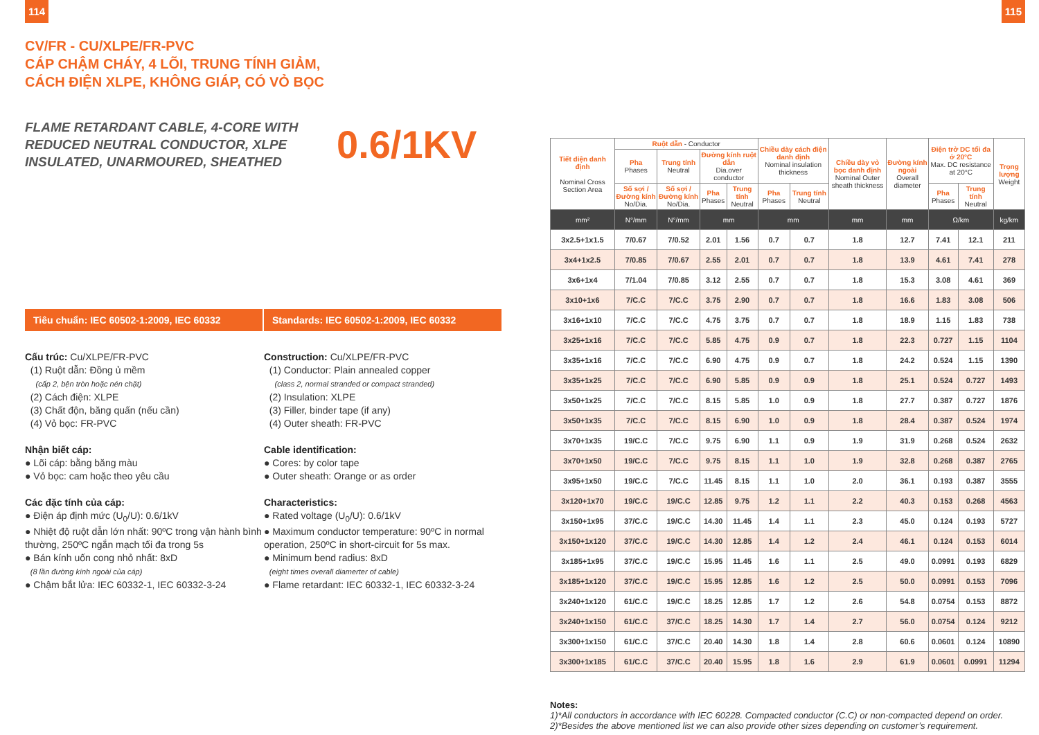114
CV/FR - CU/XLPE/FR-PVC
CÁP CHẬM CHÁY, 4 LÕI, TRUNG TÍNH GIẢM,
CÁCH ĐIỆN XLPE, KHÔNG GIÁP, CÓ VỎ BỌC
FLAME RETARDANT CABLE, 4-CORE WITH REDUCED NEUTRAL CONDUCTOR, XLPE INSULATED, UNARMOURED, SHEATHED 0.6/1KV
Tiêu chuẩn: IEC 60502-1:2009, IEC 60332
Standards: IEC 60502-1:2009, IEC 60332
Cấu trúc: Cu/XLPE/FR-PVC
(1) Ruột dẫn: Đồng ủ mềm
(cấp 2, bện tròn hoặc nén chặt)
(2) Cách điện: XLPE
(3) Chất độn, băng quấn (nếu cần)
(4) Vỏ bọc: FR-PVC
Nhận biết cáp:
● Lõi cáp: bằng băng màu
● Vỏ bọc: cam hoặc theo yêu cầu
Các đặc tính của cáp:
● Điện áp định mức (U<sub>0</sub>/U): 0.6/1kV
● Nhiệt độ ruột dẫn lớn nhất: 90ºC trong vận hành bình thường, 250ºC ngắn mạch tối đa trong 5s
● Bán kính uốn cong nhỏ nhất: 8xD
(8 lần đường kính ngoài của cáp)
● Chậm bắt lửa: IEC 60332-1, IEC 60332-3-24
Construction: Cu/XLPE/FR-PVC
(1) Conductor: Plain annealed copper
(class 2, normal stranded or compact stranded)
(2) Insulation: XLPE
(3) Filler, binder tape (if any)
(4) Outer sheath: FR-PVC
Cable identification:
● Cores: by color tape
● Outer sheath: Orange or as order
Characteristics:
● Rated voltage (U<sub>0</sub>/U): 0.6/1kV
● Maximum conductor temperature: 90ºC in normal operation, 250ºC in short-circuit for 5s max.
● Minimum bend radius: 8xD
(eight times overall diamerter of cable)
● Flame retardant: IEC 60332-1, IEC 60332-3-24
115
| Tiết diện danh định Nominal Cross Section Area | Ruột dẫn - Conductor | | | | Chiều dày cách điện danh định Nominal insulation thickness | | Chiều dày vỏ bọc danh định Nominal Outer sheath thickness | Đường kính ngoài Overall diameter | Điện trở DC tối đa ở 20°C Max. DC resistance at 20°C | | Trọng lượng Weight |
| --- | --- | --- | --- | --- | --- | --- | --- | --- | --- | --- | --- |
| | Pha Phases | Trung tính Neutral | Đường kính ruột dẫn Dia.over conductor | | | | | | | | |
| | Số sợi / Đường kính No/Dia. | Số sợi / Đường kính No/Dia. | Pha Phases | Trung tính Neutral | Pha Phases | Trung tính Neutral | | | Pha Phases | Trung tính Neutral | |
| mm² | N°/mm | N°/mm | mm | | mm | | mm | mm | Ω/km | | kg/km |
| 3x2.5+1x1.5 | 7/0.67 | 7/0.52 | 2.01 | 1.56 | 0.7 | 0.7 | 1.8 | 12.7 | 7.41 | 12.1 | 211 |
| 3x4+1x2.5 | 7/0.85 | 7/0.67 | 2.55 | 2.01 | 0.7 | 0.7 | 1.8 | 13.9 | 4.61 | 7.41 | 278 |
| 3x6+1x4 | 7/1.04 | 7/0.85 | 3.12 | 2.55 | 0.7 | 0.7 | 1.8 | 15.3 | 3.08 | 4.61 | 369 |
| 3x10+1x6 | 7/C.C | 7/C.C | 3.75 | 2.90 | 0.7 | 0.7 | 1.8 | 16.6 | 1.83 | 3.08 | 506 |
| 3x16+1x10 | 7/C.C | 7/C.C | 4.75 | 3.75 | 0.7 | 0.7 | 1.8 | 18.9 | 1.15 | 1.83 | 738 |
| 3x25+1x16 | 7/C.C | 7/C.C | 5.85 | 4.75 | 0.9 | 0.7 | 1.8 | 22.3 | 0.727 | 1.15 | 1104 |
| 3x35+1x16 | 7/C.C | 7/C.C | 6.90 | 4.75 | 0.9 | 0.7 | 1.8 | 24.2 | 0.524 | 1.15 | 1390 |
| 3x35+1x25 | 7/C.C | 7/C.C | 6.90 | 5.85 | 0.9 | 0.9 | 1.8 | 25.1 | 0.524 | 0.727 | 1493 |
| 3x50+1x25 | 7/C.C | 7/C.C | 8.15 | 5.85 | 1.0 | 0.9 | 1.8 | 27.7 | 0.387 | 0.727 | 1876 |
| 3x50+1x35 | 7/C.C | 7/C.C | 8.15 | 6.90 | 1.0 | 0.9 | 1.8 | 28.4 | 0.387 | 0.524 | 1974 |
| 3x70+1x35 | 19/C.C | 7/C.C | 9.75 | 6.90 | 1.1 | 0.9 | 1.9 | 31.9 | 0.268 | 0.524 | 2632 |
| 3x70+1x50 | 19/C.C | 7/C.C | 9.75 | 8.15 | 1.1 | 1.0 | 1.9 | 32.8 | 0.268 | 0.387 | 2765 |
| 3x95+1x50 | 19/C.C | 7/C.C | 11.45 | 8.15 | 1.1 | 1.0 | 2.0 | 36.1 | 0.193 | 0.387 | 3555 |
| 3x120+1x70 | 19/C.C | 19/C.C | 12.85 | 9.75 | 1.2 | 1.1 | 2.2 | 40.3 | 0.153 | 0.268 | 4563 |
| 3x150+1x95 | 37/C.C | 19/C.C | 14.30 | 11.45 | 1.4 | 1.1 | 2.3 | 45.0 | 0.124 | 0.193 | 5727 |
| 3x150+1x120 | 37/C.C | 19/C.C | 14.30 | 12.85 | 1.4 | 1.2 | 2.4 | 46.1 | 0.124 | 0.153 | 6014 |
| 3x185+1x95 | 37/C.C | 19/C.C | 15.95 | 11.45 | 1.6 | 1.1 | 2.5 | 49.0 | 0.0991 | 0.193 | 6829 |
| 3x185+1x120 | 37/C.C | 19/C.C | 15.95 | 12.85 | 1.6 | 1.2 | 2.5 | 50.0 | 0.0991 | 0.153 | 7096 |
| 3x240+1x120 | 61/C.C | 19/C.C | 18.25 | 12.85 | 1.7 | 1.2 | 2.6 | 54.8 | 0.0754 | 0.153 | 8872 |
| 3x240+1x150 | 61/C.C | 37/C.C | 18.25 | 14.30 | 1.7 | 1.4 | 2.7 | 56.0 | 0.0754 | 0.124 | 9212 |
| 3x300+1x150 | 61/C.C | 37/C.C | 20.40 | 14.30 | 1.8 | 1.4 | 2.8 | 60.6 | 0.0601 | 0.124 | 10890 |
| 3x300+1x185 | 61/C.C | 37/C.C | 20.40 | 15.95 | 1.8 | 1.6 | 2.9 | 61.9 | 0.0601 | 0.0991 | 11294 |
Notes:
1)*All conductors in accordance with IEC 60228. Compacted conductor (C.C) or non-compacted depend on order.
2)*Besides the above mentioned list we can also provide other sizes depending on customer’s requirement.